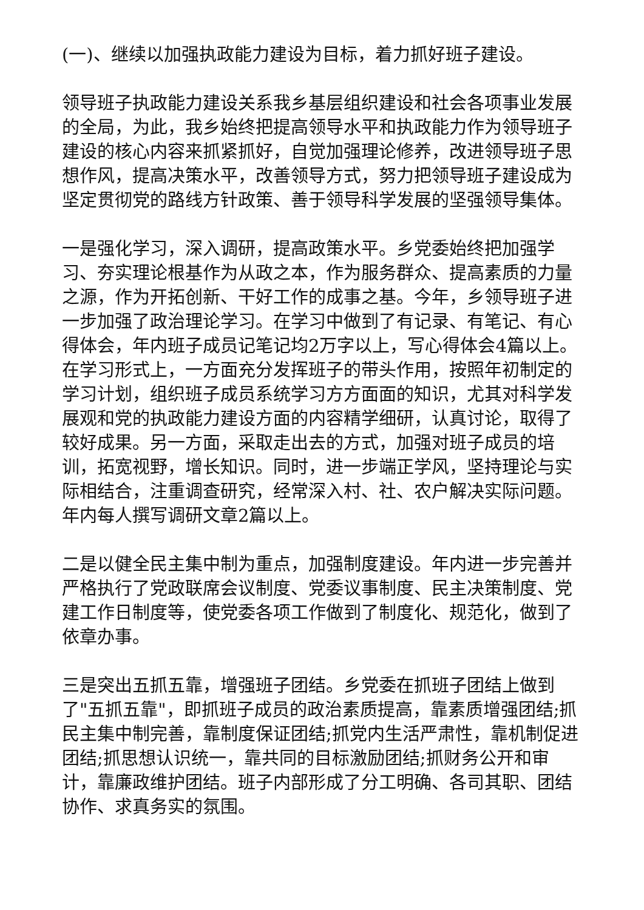(一)、继续以加强执政能力建设为目标，着力抓好班子建设。
领导班子执政能力建设关系我乡基层组织建设和社会各项事业发展的全局，为此，我乡始终把提高领导水平和执政能力作为领导班子建设的核心内容来抓紧抓好，自觉加强理论修养，改进领导班子思想作风，提高决策水平，改善领导方式，努力把领导班子建设成为坚定贯彻党的路线方针政策、善于领导科学发展的坚强领导集体。
一是强化学习，深入调研，提高政策水平。乡党委始终把加强学习、夯实理论根基作为从政之本，作为服务群众、提高素质的力量之源，作为开拓创新、干好工作的成事之基。今年，乡领导班子进一步加强了政治理论学习。在学习中做到了有记录、有笔记、有心得体会，年内班子成员记笔记均2万字以上，写心得体会4篇以上。在学习形式上，一方面充分发挥班子的带头作用，按照年初制定的学习计划，组织班子成员系统学习方方面面的知识，尤其对科学发展观和党的执政能力建设方面的内容精学细研，认真讨论，取得了较好成果。另一方面，采取走出去的方式，加强对班子成员的培训，拓宽视野，增长知识。同时，进一步端正学风，坚持理论与实际相结合，注重调查研究，经常深入村、社、农户解决实际问题。年内每人撰写调研文章2篇以上。
二是以健全民主集中制为重点，加强制度建设。年内进一步完善并严格执行了党政联席会议制度、党委议事制度、民主决策制度、党建工作日制度等，使党委各项工作做到了制度化、规范化，做到了依章办事。
三是突出五抓五靠，增强班子团结。乡党委在抓班子团结上做到了"五抓五靠"，即抓班子成员的政治素质提高，靠素质增强团结;抓民主集中制完善，靠制度保证团结;抓党内生活严肃性，靠机制促进团结;抓思想认识统一，靠共同的目标激励团结;抓财务公开和审计，靠廉政维护团结。班子内部形成了分工明确、各司其职、团结协作、求真务实的氛围。